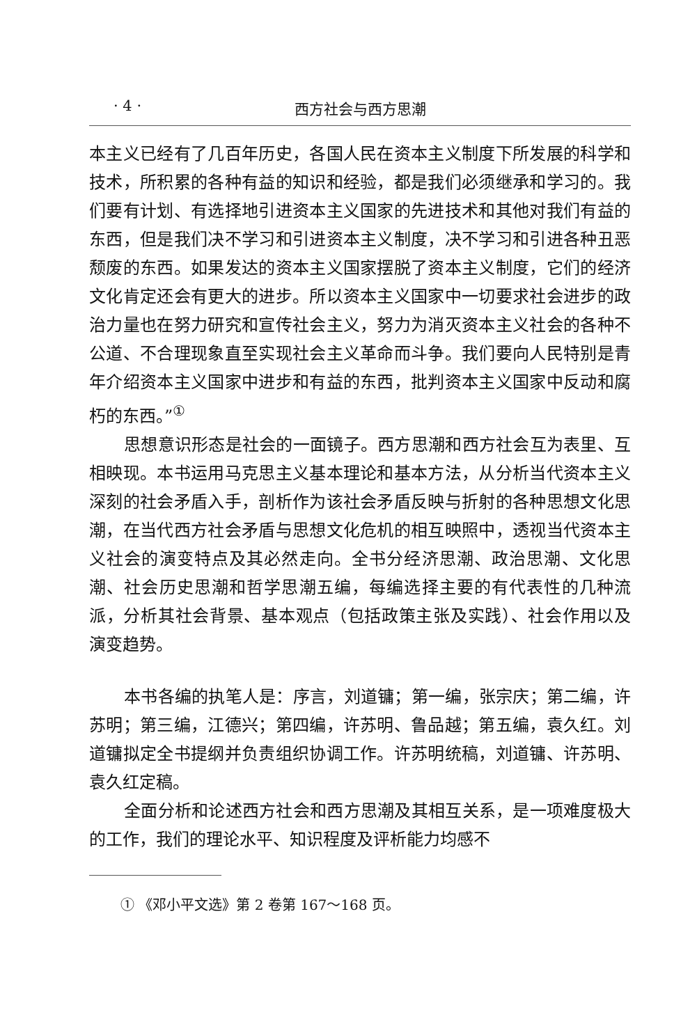· 4 · 西方社会与西方思潮
本主义已经有了几百年历史，各国人民在资本主义制度下所发展的科学和技术，所积累的各种有益的知识和经验，都是我们必须继承和学习的。我们要有计划、有选择地引进资本主义国家的先进技术和其他对我们有益的东西，但是我们决不学习和引进资本主义制度，决不学习和引进各种丑恶颓废的东西。如果发达的资本主义国家摆脱了资本主义制度，它们的经济文化肯定还会有更大的进步。所以资本主义国家中一切要求社会进步的政治力量也在努力研究和宣传社会主义，努力为消灭资本主义社会的各种不公道、不合理现象直至实现社会主义革命而斗争。我们要向人民特别是青年介绍资本主义国家中进步和有益的东西，批判资本主义国家中反动和腐朽的东西。”<sup>①</sup>
思想意识形态是社会的一面镜子。西方思潮和西方社会互为表里、互相映现。本书运用马克思主义基本理论和基本方法，从分析当代资本主义深刻的社会矛盾入手，剖析作为该社会矛盾反映与折射的各种思想文化思潮，在当代西方社会矛盾与思想文化危机的相互映照中，透视当代资本主义社会的演变特点及其必然走向。全书分经济思潮、政治思潮、文化思潮、社会历史思潮和哲学思潮五编，每编选择主要的有代表性的几种流派，分析其社会背景、基本观点（包括政策主张及实践）、社会作用以及演变趋势。
本书各编的执笔人是：序言，刘道镛；第一编，张宗庆；第二编，许苏明；第三编，江德兴；第四编，许苏明、鲁品越；第五编，袁久红。刘道镛拟定全书提纲并负责组织协调工作。许苏明统稿，刘道镛、许苏明、袁久红定稿。
全面分析和论述西方社会和西方思潮及其相互关系，是一项难度极大的工作，我们的理论水平、知识程度及评析能力均感不
① 《邓小平文选》第 2 卷第 167～168 页。